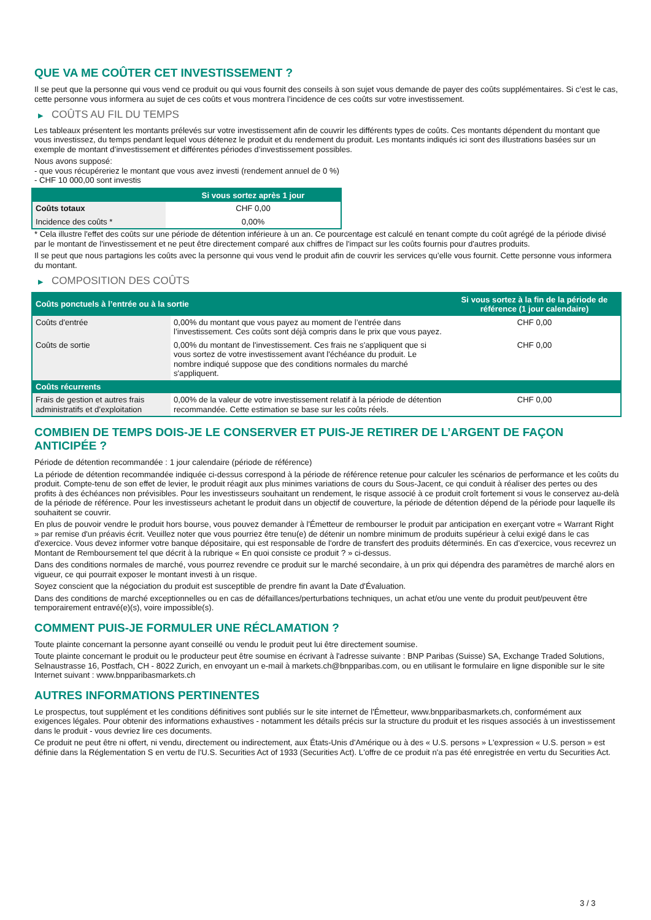QUE VA ME COÛTER CET INVESTISSEMENT ?
Il se peut que la personne qui vous vend ce produit ou qui vous fournit des conseils à son sujet vous demande de payer des coûts supplémentaires. Si c’est le cas, cette personne vous informera au sujet de ces coûts et vous montrera l’incidence de ces coûts sur votre investissement.
▶ COÛTS AU FIL DU TEMPS
Les tableaux présentent les montants prélevés sur votre investissement afin de couvrir les différents types de coûts. Ces montants dépendent du montant que vous investissez, du temps pendant lequel vous détenez le produit et du rendement du produit. Les montants indiqués ici sont des illustrations basées sur un exemple de montant d’investissement et différentes périodes d’investissement possibles.
Nous avons supposé:
- que vous récupéreriez le montant que vous avez investi (rendement annuel de 0 %)
- CHF 10 000,00 sont investis
| | Si vous sortez après 1 jour |
| --- | --- |
| Coûts totaux | CHF 0,00 |
| Incidence des coûts * | 0,00% |
* Cela illustre l'effet des coûts sur une période de détention inférieure à un an. Ce pourcentage est calculé en tenant compte du coût agrégé de la période divisé par le montant de l'investissement et ne peut être directement comparé aux chiffres de l'impact sur les coûts fournis pour d'autres produits.
Il se peut que nous partagions les coûts avec la personne qui vous vend le produit afin de couvrir les services qu’elle vous fournit. Cette personne vous informera du montant.
▶ COMPOSITION DES COÛTS
| Coûts ponctuels à l’entrée ou à la sortie | | Si vous sortez à la fin de la période de référence (1 jour calendaire) |
| --- | --- | --- |
| Coûts d'entrée | 0,00% du montant que vous payez au moment de l’entrée dans l’investissement. Ces coûts sont déjà compris dans le prix que vous payez. | CHF 0,00 |
| Coûts de sortie | 0,00% du montant de l'investissement. Ces frais ne s'appliquent que si vous sortez de votre investissement avant l'échéance du produit. Le nombre indiqué suppose que des conditions normales du marché s'appliquent. | CHF 0,00 |
| Coûts récurrents | | |
| Frais de gestion et autres frais administratifs et d’exploitation | 0,00% de la valeur de votre investissement relatif à la période de détention recommandée. Cette estimation se base sur les coûts réels. | CHF 0,00 |
COMBIEN DE TEMPS DOIS-JE LE CONSERVER ET PUIS-JE RETIRER DE L’ARGENT DE FAÇON ANTICIPÉE ?
Période de détention recommandée : 1 jour calendaire (période de référence)
La période de détention recommandée indiquée ci-dessus correspond à la période de référence retenue pour calculer les scénarios de performance et les coûts du produit. Compte-tenu de son effet de levier, le produit réagit aux plus minimes variations de cours du Sous-Jacent, ce qui conduit à réaliser des pertes ou des profits à des échéances non prévisibles. Pour les investisseurs souhaitant un rendement, le risque associé à ce produit croît fortement si vous le conservez au-delà de la période de référence. Pour les investisseurs achetant le produit dans un objectif de couverture, la période de détention dépend de la période pour laquelle ils souhaitent se couvrir.
En plus de pouvoir vendre le produit hors bourse, vous pouvez demander à l'Émetteur de rembourser le produit par anticipation en exerçant votre « Warrant Right » par remise d'un préavis écrit. Veuillez noter que vous pourriez être tenu(e) de détenir un nombre minimum de produits supérieur à celui exigé dans le cas d'exercice. Vous devez informer votre banque dépositaire, qui est responsable de l'ordre de transfert des produits déterminés. En cas d'exercice, vous recevrez un Montant de Remboursement tel que décrit à la rubrique « En quoi consiste ce produit ? » ci-dessus.
Dans des conditions normales de marché, vous pourrez revendre ce produit sur le marché secondaire, à un prix qui dépendra des paramètres de marché alors en vigueur, ce qui pourrait exposer le montant investi à un risque.
Soyez conscient que la négociation du produit est susceptible de prendre fin avant la Date d'Évaluation.
Dans des conditions de marché exceptionnelles ou en cas de défaillances/perturbations techniques, un achat et/ou une vente du produit peut/peuvent être temporairement entravé(e)(s), voire impossible(s).
COMMENT PUIS-JE FORMULER UNE RÉCLAMATION ?
Toute plainte concernant la personne ayant conseillé ou vendu le produit peut lui être directement soumise.
Toute plainte concernant le produit ou le producteur peut être soumise en écrivant à l'adresse suivante : BNP Paribas (Suisse) SA, Exchange Traded Solutions, Selnaustrasse 16, Postfach, CH - 8022 Zurich, en envoyant un e-mail à markets.ch@bnpparibas.com, ou en utilisant le formulaire en ligne disponible sur le site Internet suivant : www.bnpparibasmarkets.ch
AUTRES INFORMATIONS PERTINENTES
Le prospectus, tout supplément et les conditions définitives sont publiés sur le site internet de l'Émetteur, www.bnpparibasmarkets.ch, conformément aux exigences légales. Pour obtenir des informations exhaustives - notamment les détails précis sur la structure du produit et les risques associés à un investissement dans le produit - vous devriez lire ces documents.
Ce produit ne peut être ni offert, ni vendu, directement ou indirectement, aux États-Unis d'Amérique ou à des « U.S. persons » L'expression « U.S. person » est définie dans la Réglementation S en vertu de l'U.S. Securities Act of 1933 (Securities Act). L'offre de ce produit n'a pas été enregistrée en vertu du Securities Act.
3 / 3